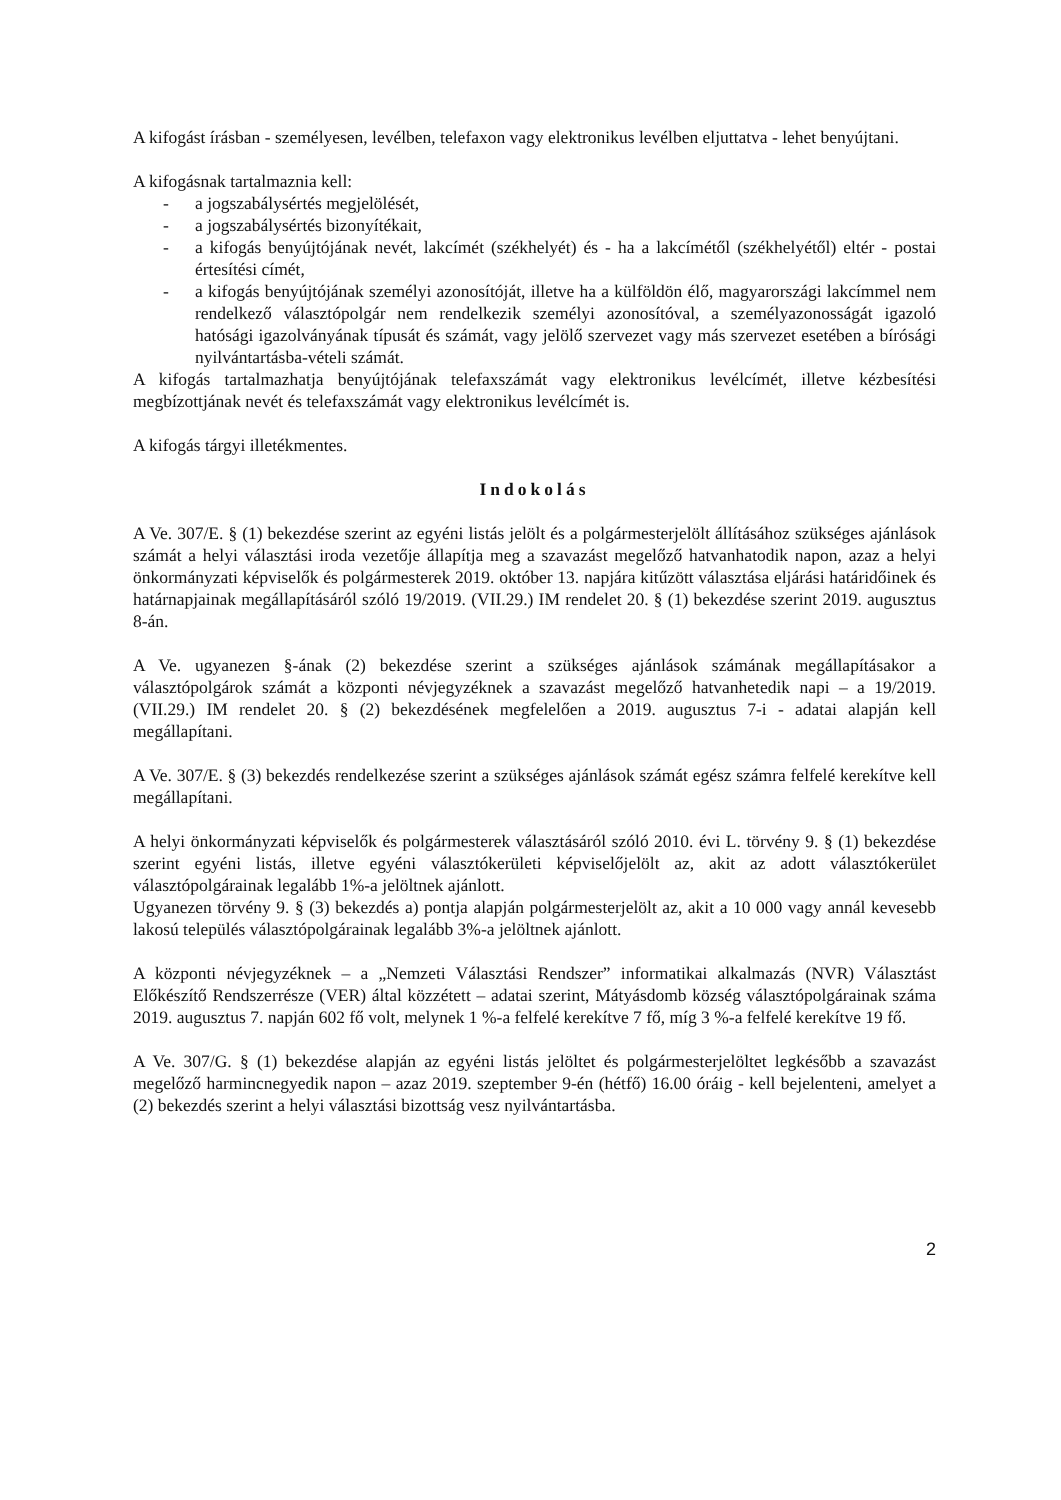A kifogást írásban - személyesen, levélben, telefaxon vagy elektronikus levélben eljuttatva - lehet benyújtani.
A kifogásnak tartalmaznia kell:
- a jogszabálysértés megjelölését,
- a jogszabálysértés bizonyítékait,
- a kifogás benyújtójának nevét, lakcímét (székhelyét) és - ha a lakcímétől (székhelyétől) eltér - postai értesítési címét,
- a kifogás benyújtójának személyi azonosítóját, illetve ha a külföldön élő, magyarországi lakcímmel nem rendelkező választópolgár nem rendelkezik személyi azonosítóval, a személyazonosságát igazoló hatósági igazolványának típusát és számát, vagy jelölő szervezet vagy más szervezet esetében a bírósági nyilvántartásba-vételi számát.
A kifogás tartalmazhatja benyújtójának telefaxszámát vagy elektronikus levélcímét, illetve kézbesítési megbízottjának nevét és telefaxszámát vagy elektronikus levélcímét is.
A kifogás tárgyi illetékmentes.
Indokolás
A Ve. 307/E. § (1) bekezdése szerint az egyéni listás jelölt és a polgármesterjelölt állításához szükséges ajánlások számát a helyi választási iroda vezetője állapítja meg a szavazást megelőző hatvanhatodik napon, azaz a helyi önkormányzati képviselők és polgármesterek 2019. október 13. napjára kitűzött választása eljárási határidőinek és határnapjainak megállapításáról szóló 19/2019. (VII.29.) IM rendelet 20. § (1) bekezdése szerint 2019. augusztus 8-án.
A Ve. ugyanezen §-ának (2) bekezdése szerint a szükséges ajánlások számának megállapításakor a választópolgárok számát a központi névjegyzéknek a szavazást megelőző hatvanhetedik napi – a 19/2019. (VII.29.) IM rendelet 20. § (2) bekezdésének megfelelően a 2019. augusztus 7-i - adatai alapján kell megállapítani.
A Ve. 307/E. § (3) bekezdés rendelkezése szerint a szükséges ajánlások számát egész számra felfelé kerekítve kell megállapítani.
A helyi önkormányzati képviselők és polgármesterek választásáról szóló 2010. évi L. törvény 9. § (1) bekezdése szerint egyéni listás, illetve egyéni választókerületi képviselőjelölt az, akit az adott választókerület választópolgárainak legalább 1%-a jelöltnek ajánlott.
Ugyanezen törvény 9. § (3) bekezdés a) pontja alapján polgármesterjelölt az, akit a 10 000 vagy annál kevesebb lakosú település választópolgárainak legalább 3%-a jelöltnek ajánlott.
A központi névjegyzéknek – a „Nemzeti Választási Rendszer” informatikai alkalmazás (NVR) Választást Előkészítő Rendszerrésze (VER) által közzétett – adatai szerint, Mátyásdomb község választópolgárainak száma 2019. augusztus 7. napján 602 fő volt, melynek 1 %-a felfelé kerekítve 7 fő, míg 3 %-a felfelé kerekítve 19 fő.
A Ve. 307/G. § (1) bekezdése alapján az egyéni listás jelöltet és polgármesterjelöltet legkésőbb a szavazást megelőző harmincnegyedik napon – azaz 2019. szeptember 9-én (hétfő) 16.00 óráig - kell bejelenteni, amelyet a (2) bekezdés szerint a helyi választási bizottság vesz nyilvántartásba.
2